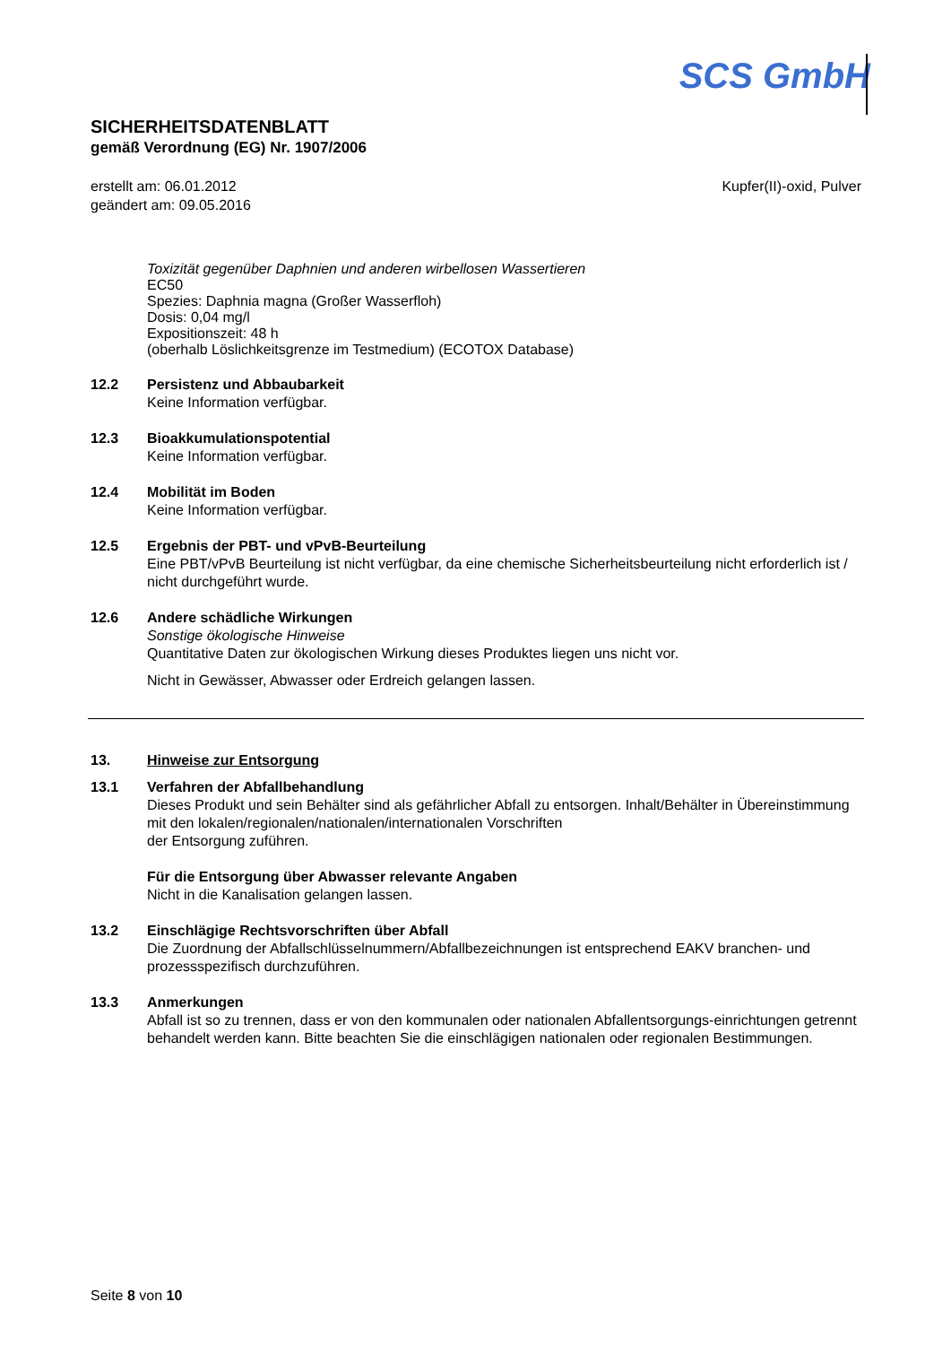SCS GmbH
SICHERHEITSDATENBLATT
gemäß Verordnung (EG) Nr. 1907/2006
erstellt am: 06.01.2012
geändert am: 09.05.2016
Kupfer(II)-oxid, Pulver
Toxizität gegenüber Daphnien und anderen wirbellosen Wassertieren
EC50
Spezies: Daphnia magna (Großer Wasserfloh)
Dosis: 0,04 mg/l
Expositionszeit: 48 h
(oberhalb Löslichkeitsgrenze im Testmedium) (ECOTOX Database)
12.2 Persistenz und Abbaubarkeit
Keine Information verfügbar.
12.3 Bioakkumulationspotential
Keine Information verfügbar.
12.4 Mobilität im Boden
Keine Information verfügbar.
12.5 Ergebnis der PBT- und vPvB-Beurteilung
Eine PBT/vPvB Beurteilung ist nicht verfügbar, da eine chemische Sicherheitsbeurteilung nicht erforderlich ist / nicht durchgeführt wurde.
12.6 Andere schädliche Wirkungen
Sonstige ökologische Hinweise
Quantitative Daten zur ökologischen Wirkung dieses Produktes liegen uns nicht vor.
Nicht in Gewässer, Abwasser oder Erdreich gelangen lassen.
13. Hinweise zur Entsorgung
13.1 Verfahren der Abfallbehandlung
Dieses Produkt und sein Behälter sind als gefährlicher Abfall zu entsorgen. Inhalt/Behälter in Übereinstimmung mit den lokalen/regionalen/nationalen/internationalen Vorschriften
der Entsorgung zuführen.
Für die Entsorgung über Abwasser relevante Angaben
Nicht in die Kanalisation gelangen lassen.
13.2 Einschlägige Rechtsvorschriften über Abfall
Die Zuordnung der Abfallschlüsselnummern/Abfallbezeichnungen ist entsprechend EAKV branchen- und prozessspezifisch durchzuführen.
13.3 Anmerkungen
Abfall ist so zu trennen, dass er von den kommunalen oder nationalen Abfallentsorgungs-einrichtungen getrennt behandelt werden kann. Bitte beachten Sie die einschlägigen nationalen oder regionalen Bestimmungen.
Seite 8 von 10